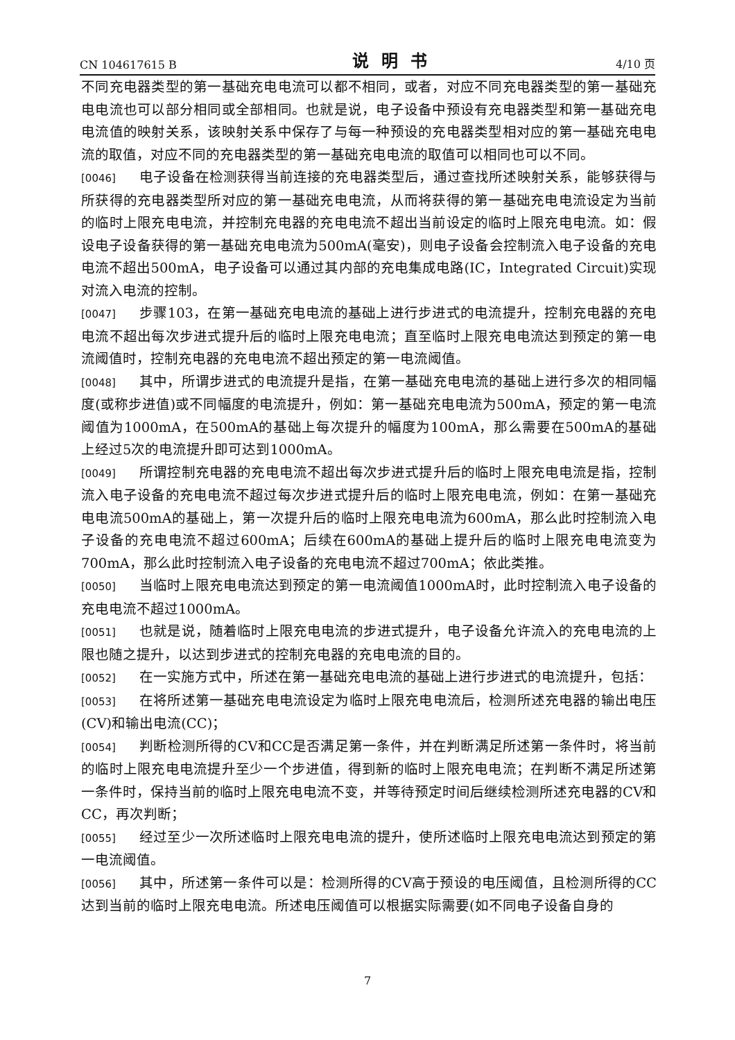CN 104617615 B 说明书 4/10 页
不同充电器类型的第一基础充电电流可以都不相同，或者，对应不同充电器类型的第一基础充电电流也可以部分相同或全部相同。也就是说，电子设备中预设有充电器类型和第一基础充电电流值的映射关系，该映射关系中保存了与每一种预设的充电器类型相对应的第一基础充电电流的取值，对应不同的充电器类型的第一基础充电电流的取值可以相同也可以不同。
[0046] 电子设备在检测获得当前连接的充电器类型后，通过查找所述映射关系，能够获得与所获得的充电器类型所对应的第一基础充电电流，从而将获得的第一基础充电电流设定为当前的临时上限充电电流，并控制充电器的充电电流不超出当前设定的临时上限充电电流。如：假设电子设备获得的第一基础充电电流为500mA(毫安)，则电子设备会控制流入电子设备的充电电流不超出500mA，电子设备可以通过其内部的充电集成电路(IC，Integrated Circuit)实现对流入电流的控制。
[0047] 步骤103，在第一基础充电电流的基础上进行步进式的电流提升，控制充电器的充电电流不超出每次步进式提升后的临时上限充电电流；直至临时上限充电电流达到预定的第一电流阈值时，控制充电器的充电电流不超出预定的第一电流阈值。
[0048] 其中，所谓步进式的电流提升是指，在第一基础充电电流的基础上进行多次的相同幅度(或称步进值)或不同幅度的电流提升，例如：第一基础充电电流为500mA，预定的第一电流阈值为1000mA，在500mA的基础上每次提升的幅度为100mA，那么需要在500mA的基础上经过5次的电流提升即可达到1000mA。
[0049] 所谓控制充电器的充电电流不超出每次步进式提升后的临时上限充电电流是指，控制流入电子设备的充电电流不超过每次步进式提升后的临时上限充电电流，例如：在第一基础充电电流500mA的基础上，第一次提升后的临时上限充电电流为600mA，那么此时控制流入电子设备的充电电流不超过600mA；后续在600mA的基础上提升后的临时上限充电电流变为700mA，那么此时控制流入电子设备的充电电流不超过700mA；依此类推。
[0050] 当临时上限充电电流达到预定的第一电流阈值1000mA时，此时控制流入电子设备的充电电流不超过1000mA。
[0051] 也就是说，随着临时上限充电电流的步进式提升，电子设备允许流入的充电电流的上限也随之提升，以达到步进式的控制充电器的充电电流的目的。
[0052] 在一实施方式中，所述在第一基础充电电流的基础上进行步进式的电流提升，包括：
[0053] 在将所述第一基础充电电流设定为临时上限充电电流后，检测所述充电器的输出电压(CV)和输出电流(CC)；
[0054] 判断检测所得的CV和CC是否满足第一条件，并在判断满足所述第一条件时，将当前的临时上限充电电流提升至少一个步进值，得到新的临时上限充电电流；在判断不满足所述第一条件时，保持当前的临时上限充电电流不变，并等待预定时间后继续检测所述充电器的CV和CC，再次判断；
[0055] 经过至少一次所述临时上限充电电流的提升，使所述临时上限充电电流达到预定的第一电流阈值。
[0056] 其中，所述第一条件可以是：检测所得的CV高于预设的电压阈值，且检测所得的CC达到当前的临时上限充电电流。所述电压阈值可以根据实际需要(如不同电子设备自身的
7